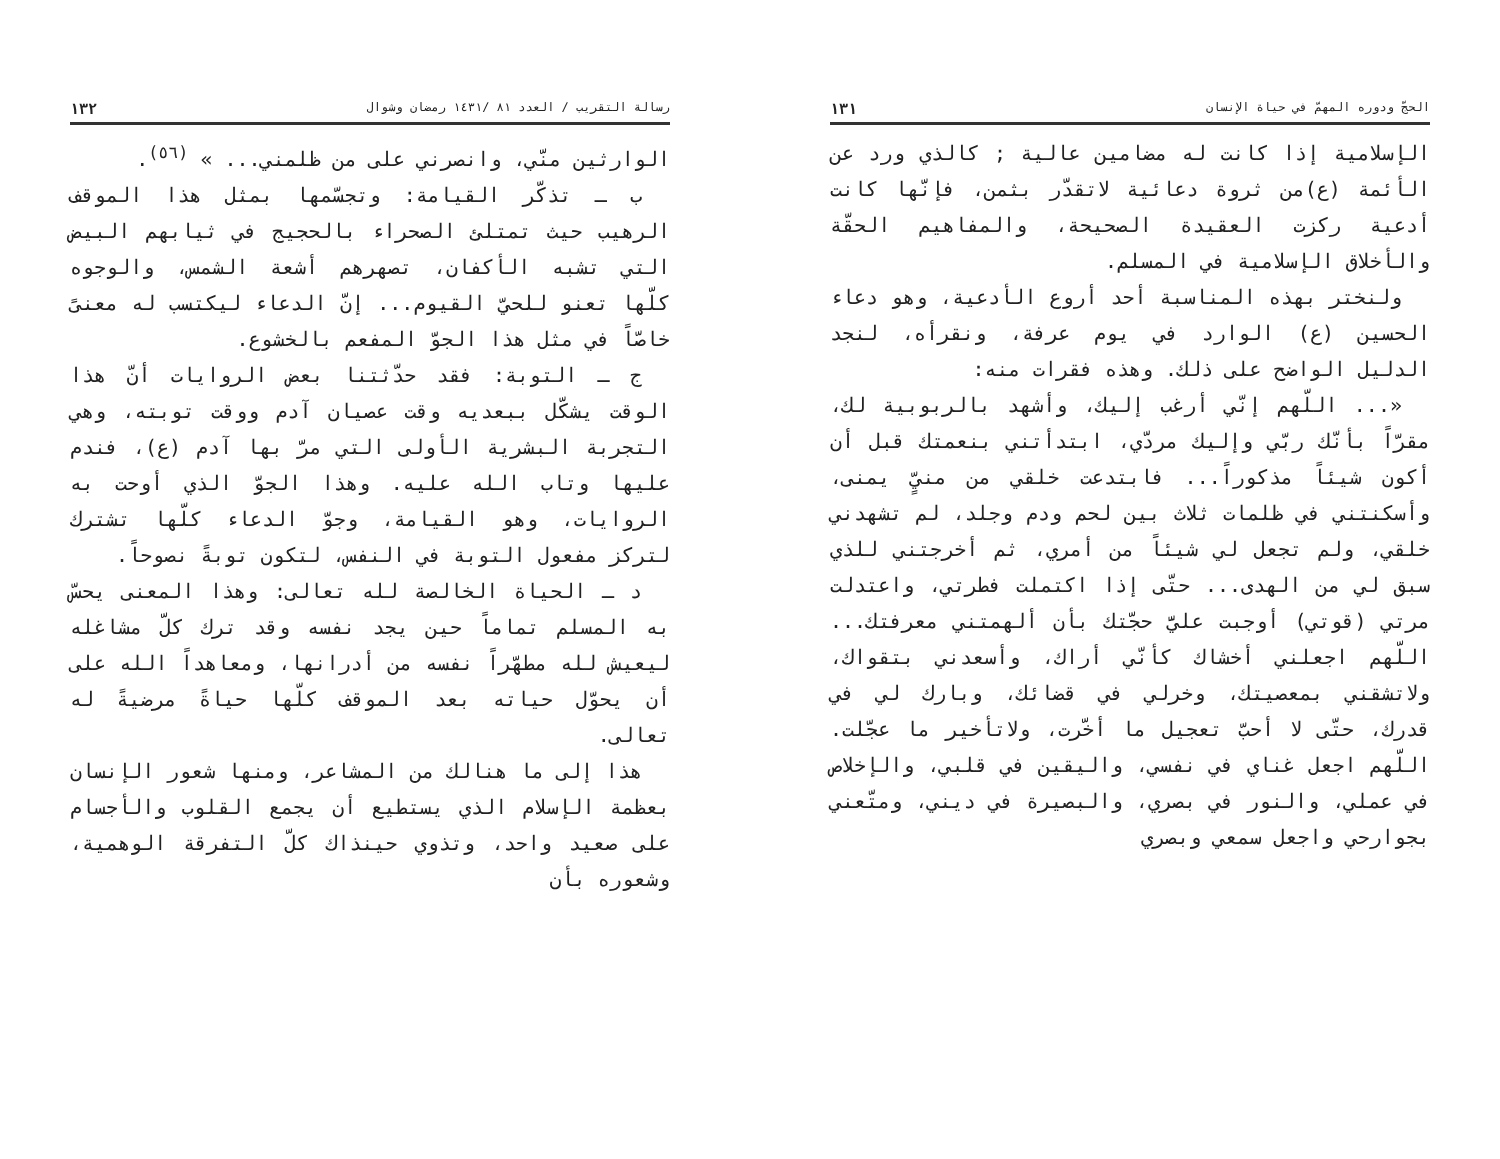الحجّ ودوره المهمّ في حياة الإنسان ١٣١
الإسلامية إذا كانت له مضامين عالية ; كالذي ورد عن الأئمة (ع)من ثروة دعائية لاتقدّر بثمن، فإنّها كانت أدعية ركزت العقيدة الصحيحة، والمفاهيم الحقّة والأخلاق الإسلامية في المسلم.
ولنختر بهذه المناسبة أحد أروع الأدعية، وهو دعاء الحسين (ع) الوارد في يوم عرفة، ونقرأه، لنجد الدليل الواضح على ذلك. وهذه فقرات منه:
«... اللّهم إنّي أرغب إليك، وأشهد بالربوبية لك، مقرّاً بأنّك ربّي وإليك مردّي، ابتدأتني بنعمتك قبل أن أكون شيئاً مذكوراً... فابتدعت خلقي من منيٍّ يمنى، وأسكنتني في ظلمات ثلاث بين لحم ودم وجلد، لم تشهدني خلقي، ولم تجعل لي شيئاً من أمري، ثم أخرجتني للذي سبق لي من الهدى... حتّى إذا اكتملت فطرتي، واعتدلت مرتي (قوتي) أوجبت عليَّ حجّتك بأن ألهمتني معرفتك... اللّهم اجعلني أخشاك كأنّي أراك، وأسعدني بتقواك، ولاتشقني بمعصيتك، وخرلي في قضائك، وبارك لي في قدرك، حتّى لا أحبّ تعجيل ما أخّرت، ولاتأخير ما عجّلت. اللّهم اجعل غناي في نفسي، واليقين في قلبي، والإخلاص في عملي، والنور في بصري، والبصيرة في ديني، ومتّعني بجوارحي واجعل سمعي وبصري
رسالة التقريب / العدد ٨١ /١٤٣١ رمضان وشوال ١٣٢
الوارثين منّي، وانصرني على من ظلمني... » <sup>(٥٦)</sup>.
ب ـ تذكّر القيامة: وتجسّمها بمثل هذا الموقف الرهيب حيث تمتلئ الصحراء بالحجيج في ثيابهم البيض التي تشبه الأكفان، تصهرهم أشعة الشمس، والوجوه كلّها تعنو للحيّ القيوم... إنّ الدعاء ليكتسب له معنىً خاصّاً في مثل هذا الجوّ المفعم بالخشوع.
ج ـ التوبة: فقد حدّثتنا بعض الروايات أنّ هذا الوقت يشكّل ببعديه وقت عصيان آدم ووقت توبته، وهي التجربة البشرية الأولى التي مرّ بها آدم (ع)، فندم عليها وتاب الله عليه. وهذا الجوّ الذي أوحت به الروايات، وهو القيامة، وجوّ الدعاء كلّها تشترك لتركز مفعول التوبة في النفس، لتكون توبةً نصوحاً.
د ـ الحياة الخالصة لله تعالى: وهذا المعنى يحسّ به المسلم تماماً حين يجد نفسه وقد ترك كلّ مشاغله ليعيش لله مطهّراً نفسه من أدرانها، ومعاهداً الله على أن يحوّل حياته بعد الموقف كلّها حياةً مرضيةً له تعالى.
هذا إلى ما هنالك من المشاعر، ومنها شعور الإنسان بعظمة الإسلام الذي يستطيع أن يجمع القلوب والأجسام على صعيد واحد، وتذوي حينذاك كلّ التفرقة الوهمية، وشعوره بأن